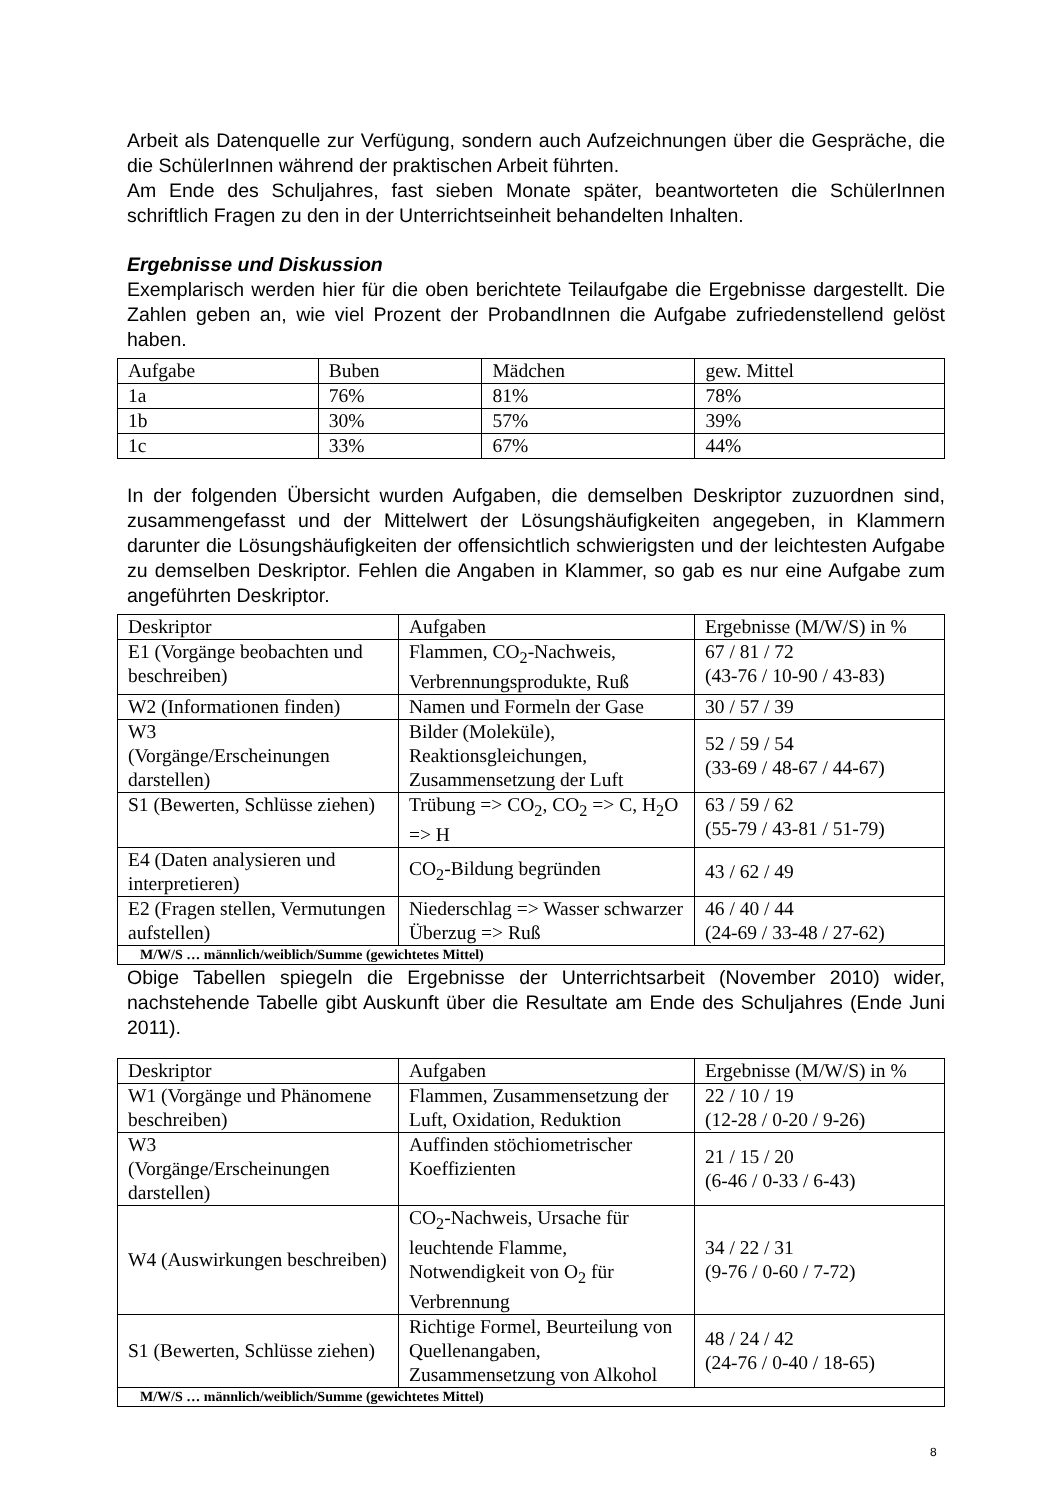Arbeit als Datenquelle zur Verfügung, sondern auch Aufzeichnungen über die Gespräche, die die SchülerInnen während der praktischen Arbeit führten.
Am Ende des Schuljahres, fast sieben Monate später, beantworteten die SchülerInnen schriftlich Fragen zu den in der Unterrichtseinheit behandelten Inhalten.
Ergebnisse und Diskussion
Exemplarisch werden hier für die oben berichtete Teilaufgabe die Ergebnisse dargestellt. Die Zahlen geben an, wie viel Prozent der ProbandInnen die Aufgabe zufriedenstellend gelöst haben.
| Aufgabe | Buben | Mädchen | gew. Mittel |
| 1a | 76% | 81% | 78% |
| 1b | 30% | 57% | 39% |
| 1c | 33% | 67% | 44% |
In der folgenden Übersicht wurden Aufgaben, die demselben Deskriptor zuzuordnen sind, zusammengefasst und der Mittelwert der Lösungshäufigkeiten angegeben, in Klammern darunter die Lösungshäufigkeiten der offensichtlich schwierigsten und der leichtesten Aufgabe zu demselben Deskriptor. Fehlen die Angaben in Klammer, so gab es nur eine Aufgabe zum angeführten Deskriptor.
| Deskriptor | Aufgaben | Ergebnisse (M/W/S) in % |
| E1 (Vorgänge beobachten und beschreiben) | Flammen, CO<sub>2</sub>-Nachweis, Verbrennungsprodukte, Ruß | 67 / 81 / 72 (43-76 / 10-90 / 43-83) |
| W2 (Informationen finden) | Namen und Formeln der Gase | 30 / 57 / 39 |
| W3 (Vorgänge/Erscheinungen darstellen) | Bilder (Moleküle), Reaktionsgleichungen, Zusammensetzung der Luft | 52 / 59 / 54 (33-69 / 48-67 / 44-67) |
| S1 (Bewerten, Schlüsse ziehen) | Trübung => CO<sub>2</sub>, CO<sub>2</sub> => C, H<sub>2</sub>O => H | 63 / 59 / 62 (55-79 / 43-81 / 51-79) |
| E4 (Daten analysieren und interpretieren) | CO<sub>2</sub>-Bildung begründen | 43 / 62 / 49 |
| E2 (Fragen stellen, Vermutungen aufstellen) | Niederschlag => Wasser schwarzer Überzug => Ruß | 46 / 40 / 44 (24-69 / 33-48 / 27-62) |
| M/W/S … männlich/weiblich/Summe (gewichtetes Mittel) | | |
Obige Tabellen spiegeln die Ergebnisse der Unterrichtsarbeit (November 2010) wider, nachstehende Tabelle gibt Auskunft über die Resultate am Ende des Schuljahres (Ende Juni 2011).
| Deskriptor | Aufgaben | Ergebnisse (M/W/S) in % |
| W1 (Vorgänge und Phänomene beschreiben) | Flammen, Zusammensetzung der Luft, Oxidation, Reduktion | 22 / 10 / 19 (12-28 / 0-20 / 9-26) |
| W3 (Vorgänge/Erscheinungen darstellen) | Auffinden stöchiometrischer Koeffizienten | 21 / 15 / 20 (6-46 / 0-33 / 6-43) |
| W4 (Auswirkungen beschreiben) | CO<sub>2</sub>-Nachweis, Ursache für leuchtende Flamme, Notwendigkeit von O<sub>2</sub> für Verbrennung | 34 / 22 / 31 (9-76 / 0-60 / 7-72) |
| S1 (Bewerten, Schlüsse ziehen) | Richtige Formel, Beurteilung von Quellenangaben, Zusammensetzung von Alkohol | 48 / 24 / 42 (24-76 / 0-40 / 18-65) |
| M/W/S … männlich/weiblich/Summe (gewichtetes Mittel) | | |
8